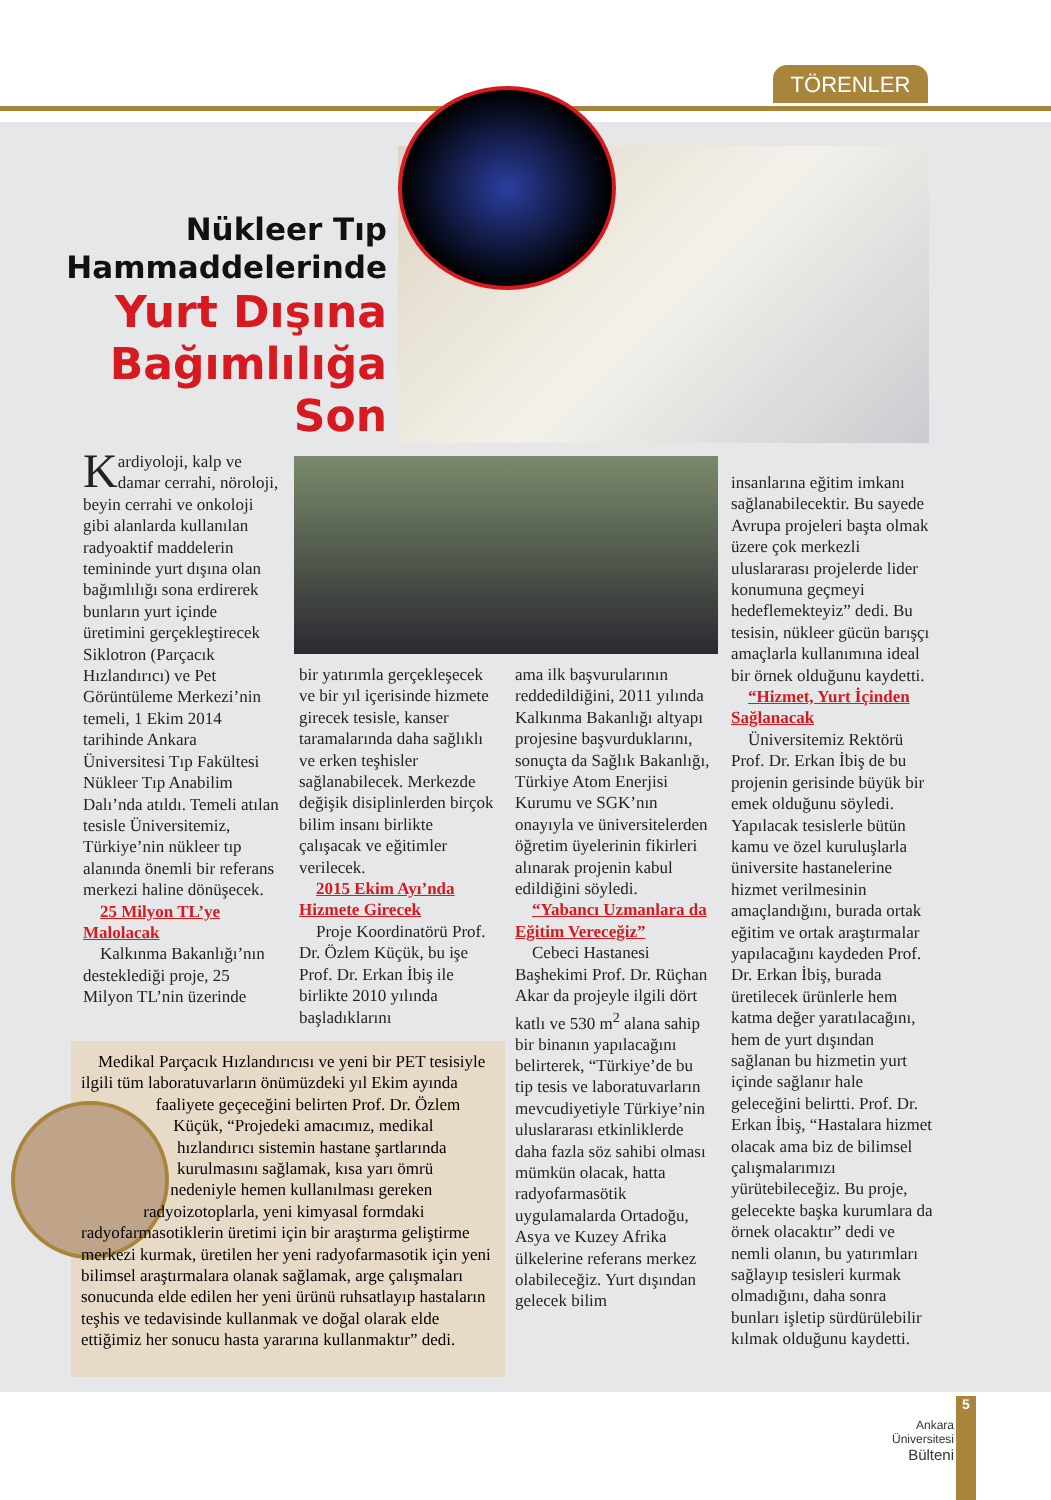TÖRENLER
Nükleer Tıp Hammaddelerinde
Yurt Dışına Bağımlılığa Son
Kardiyoloji, kalp ve damar cerrahi, nöroloji, beyin cerrahi ve onkoloji gibi alanlarda kullanılan radyoaktif maddelerin temininde yurt dışına olan bağımlılığı sona erdirerek bunların yurt içinde üretimini gerçekleştirecek Siklotron (Parçacık Hızlandırıcı) ve Pet Görüntüleme Merkezi’nin temeli, 1 Ekim 2014 tarihinde Ankara Üniversitesi Tıp Fakültesi Nükleer Tıp Anabilim Dalı’nda atıldı. Temeli atılan tesisle Üniversitemiz, Türkiye’nin nükleer tıp alanında önemli bir referans merkezi haline dönüşecek.
25 Milyon TL’ye Malolacak
Kalkınma Bakanlığı’nın desteklediği proje, 25 Milyon TL’nin üzerinde
bir yatırımla gerçekleşecek ve bir yıl içerisinde hizmete girecek tesisle, kanser taramalarında daha sağlıklı ve erken teşhisler sağlanabilecek. Merkezde değişik disiplinlerden birçok bilim insanı birlikte çalışacak ve eğitimler verilecek.
2015 Ekim Ayı’nda Hizmete Girecek
Proje Koordinatörü Prof. Dr. Özlem Küçük, bu işe Prof. Dr. Erkan İbiş ile birlikte 2010 yılında başladıklarını
ama ilk başvurularının reddedildiğini, 2011 yılında Kalkınma Bakanlığı altyapı projesine başvurduklarını, sonuçta da Sağlık Bakanlığı, Türkiye Atom Enerjisi Kurumu ve SGK’nın onayıyla ve üniversitelerden öğretim üyelerinin fikirleri alınarak projenin kabul edildiğini söyledi.
“Yabancı Uzmanlara da Eğitim Vereceğiz”
Cebeci Hastanesi Başhekimi Prof. Dr. Rüçhan Akar da projeyle ilgili dört katlı ve 530 m<sup>2</sup> alana sahip bir binanın yapılacağını belirterek, “Türkiye’de bu tip tesis ve laboratuvarların mevcudiyetiyle Türkiye’nin uluslararası etkinliklerde daha fazla söz sahibi olması mümkün olacak, hatta radyofarmasötik uygulamalarda Ortadoğu, Asya ve Kuzey Afrika ülkelerine referans merkez olabileceğiz. Yurt dışından gelecek bilim
insanlarına eğitim imkanı sağlanabilecektir. Bu sayede Avrupa projeleri başta olmak üzere çok merkezli uluslararası projelerde lider konumuna geçmeyi hedeflemekteyiz” dedi. Bu tesisin, nükleer gücün barışçı amaçlarla kullanımına ideal bir örnek olduğunu kaydetti.
“Hizmet, Yurt İçinden Sağlanacak
Üniversitemiz Rektörü Prof. Dr. Erkan İbiş de bu projenin gerisinde büyük bir emek olduğunu söyledi. Yapılacak tesislerle bütün kamu ve özel kuruluşlarla üniversite hastanelerine hizmet verilmesinin amaçlandığını, burada ortak eğitim ve ortak araştırmalar yapılacağını kaydeden Prof. Dr. Erkan İbiş, burada üretilecek ürünlerle hem katma değer yaratılacağını, hem de yurt dışından sağlanan bu hizmetin yurt içinde sağlanır hale geleceğini belirtti. Prof. Dr. Erkan İbiş, “Hastalara hizmet olacak ama biz de bilimsel çalışmalarımızı yürütebileceğiz. Bu proje, gelecekte başka kurumlara da örnek olacaktır” dedi ve nemli olanın, bu yatırımları sağlayıp tesisleri kurmak olmadığını, daha sonra bunları işletip sürdürülebilir kılmak olduğunu kaydetti.
Medikal Parçacık Hızlandırıcısı ve yeni bir PET tesisiyle ilgili tüm laboratuvarların önümüzdeki yıl Ekim ayında faaliyete geçeceğini belirten Prof. Dr. Özlem Küçük, “Projedeki amacımız, medikal hızlandırıcı sistemin hastane şartlarında kurulmasını sağlamak, kısa yarı ömrü nedeniyle hemen kullanılması gereken radyoizotoplarla, yeni kimyasal formdaki radyofarmasotiklerin üretimi için bir araştırma geliştirme merkezi kurmak, üretilen her yeni radyofarmasotik için yeni bilimsel araştırmalara olanak sağlamak, arge çalışmaları sonucunda elde edilen her yeni ürünü ruhsatlayıp hastaların teşhis ve tedavisinde kullanmak ve doğal olarak elde ettiğimiz her sonucu hasta yararına kullanmaktır” dedi.
Ankara
Üniversitesi
Bülteni
5